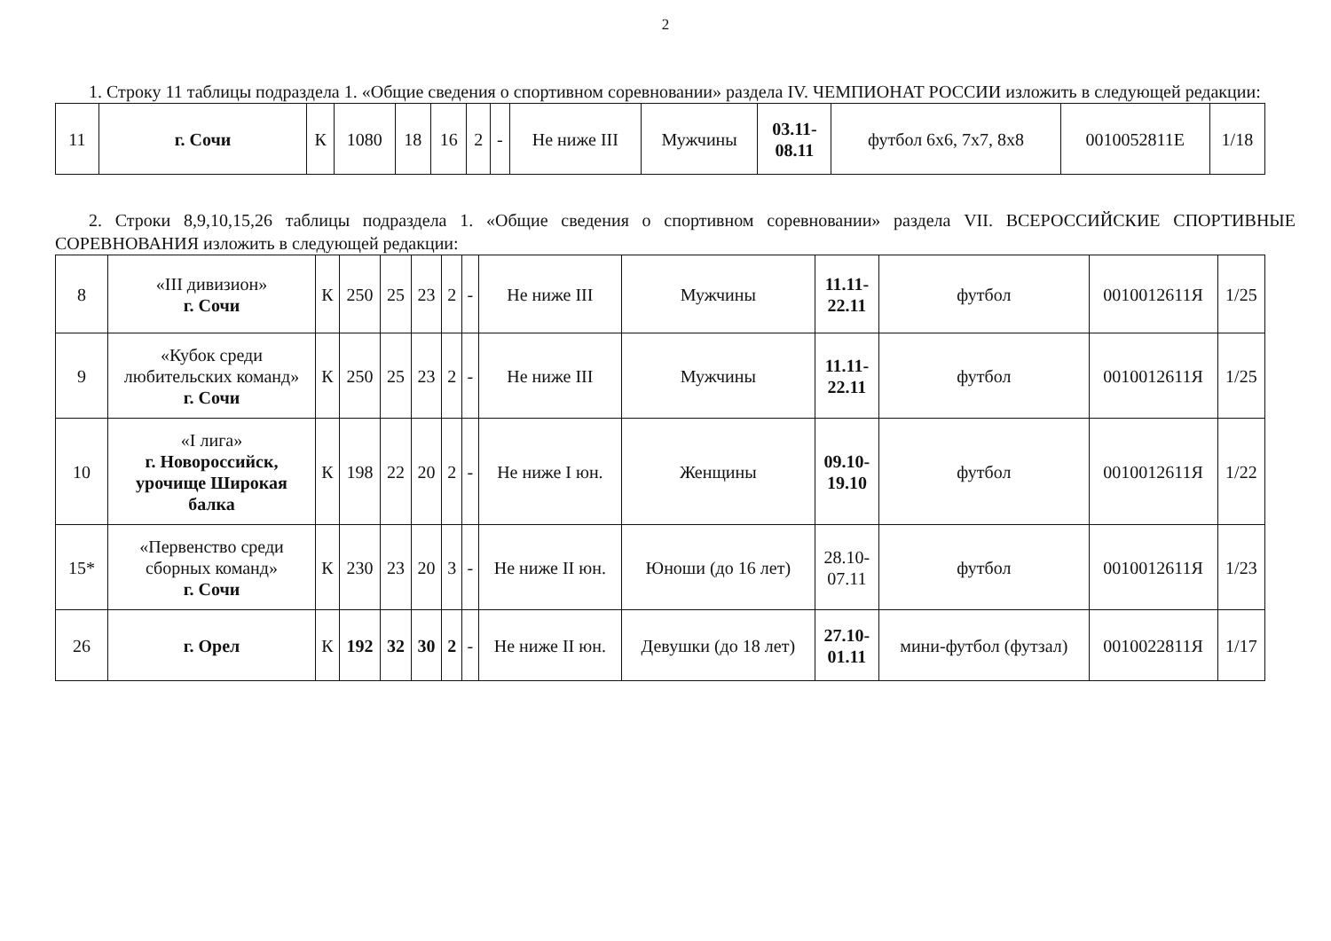2
1. Строку 11 таблицы подраздела 1. «Общие сведения о спортивном соревновании» раздела IV. ЧЕМПИОНАТ РОССИИ изложить в следующей редакции:
| 11 | г. Сочи | К | 1080 | 18 | 16 | 2 | - | Не ниже III | Мужчины | 03.11- 08.11 | футбол 6х6, 7х7, 8х8 | 0010052811Е | 1/18 |
2. Строки 8,9,10,15,26 таблицы подраздела 1. «Общие сведения о спортивном соревновании» раздела VII. ВСЕРОССИЙСКИЕ СПОРТИВНЫЕ СОРЕВНОВАНИЯ изложить в следующей редакции:
| 8 | «III дивизион» г. Сочи | К | 250 | 25 | 23 | 2 | - | Не ниже III | Мужчины | 11.11- 22.11 | футбол | 0010012611Я | 1/25 |
| 9 | «Кубок среди любительских команд» г. Сочи | К | 250 | 25 | 23 | 2 | - | Не ниже III | Мужчины | 11.11- 22.11 | футбол | 0010012611Я | 1/25 |
| 10 | «I лига» г. Новороссийск, урочище Широкая балка | К | 198 | 22 | 20 | 2 | - | Не ниже I юн. | Женщины | 09.10- 19.10 | футбол | 0010012611Я | 1/22 |
| 15* | «Первенство среди сборных команд» г. Сочи | К | 230 | 23 | 20 | 3 | - | Не ниже II юн. | Юноши (до 16 лет) | 28.10- 07.11 | футбол | 0010012611Я | 1/23 |
| 26 | г. Орел | К | 192 | 32 | 30 | 2 | - | Не ниже II юн. | Девушки (до 18 лет) | 27.10- 01.11 | мини-футбол (футзал) | 0010022811Я | 1/17 |